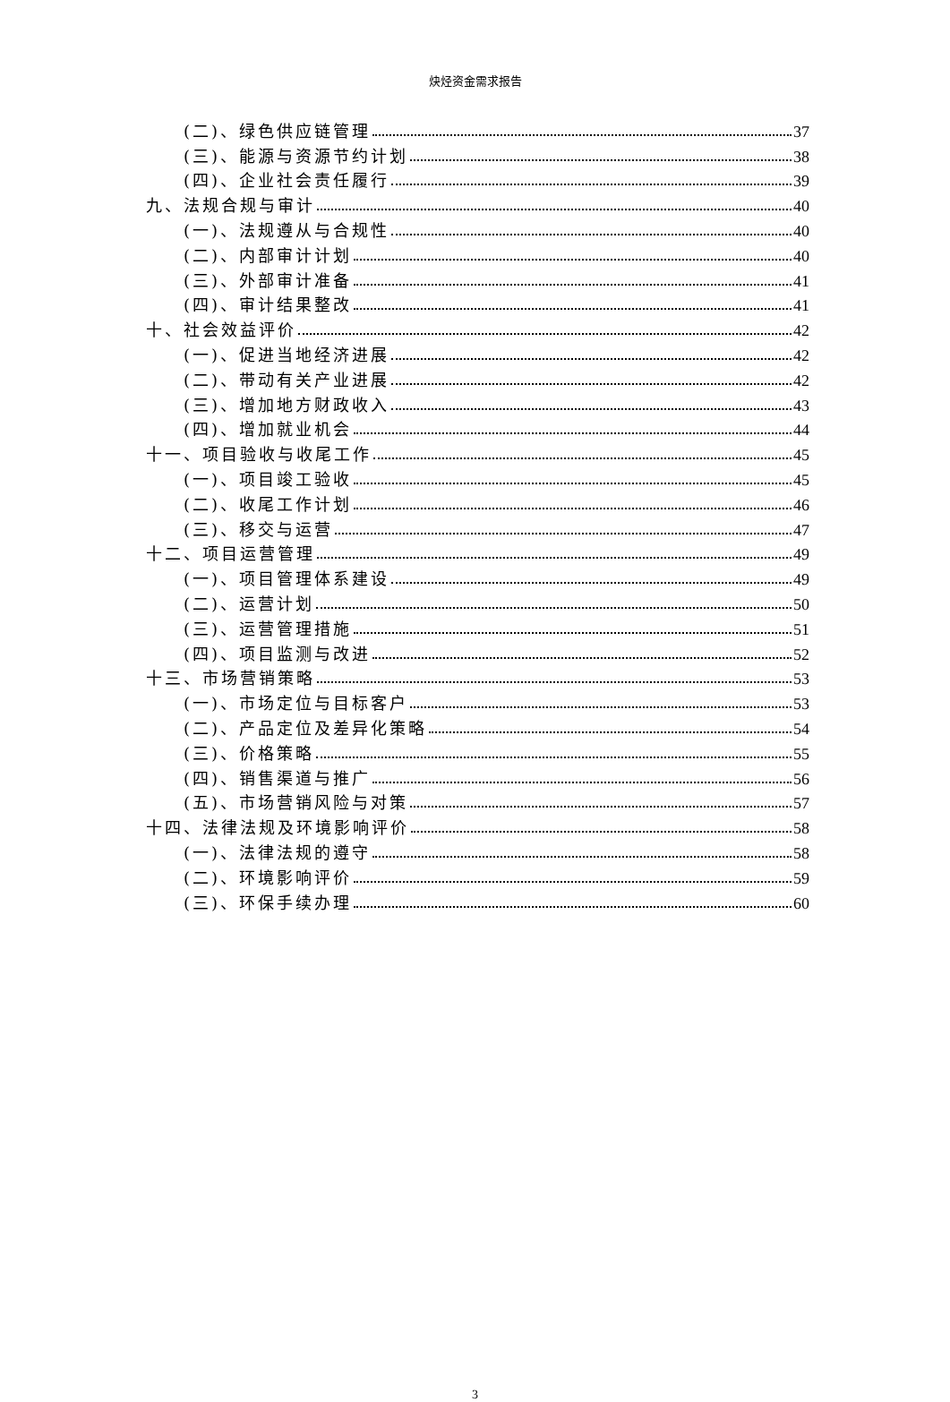炔烃资金需求报告
(二)、绿色供应链管理 37
(三)、能源与资源节约计划 38
(四)、企业社会责任履行 39
九、法规合规与审计 40
(一)、法规遵从与合规性 40
(二)、内部审计计划 40
(三)、外部审计准备 41
(四)、审计结果整改 41
十、社会效益评价 42
(一)、促进当地经济进展 42
(二)、带动有关产业进展 42
(三)、增加地方财政收入 43
(四)、增加就业机会 44
十一、项目验收与收尾工作 45
(一)、项目竣工验收 45
(二)、收尾工作计划 46
(三)、移交与运营 47
十二、项目运营管理 49
(一)、项目管理体系建设 49
(二)、运营计划 50
(三)、运营管理措施 51
(四)、项目监测与改进 52
十三、市场营销策略 53
(一)、市场定位与目标客户 53
(二)、产品定位及差异化策略 54
(三)、价格策略 55
(四)、销售渠道与推广 56
(五)、市场营销风险与对策 57
十四、法律法规及环境影响评价 58
(一)、法律法规的遵守 58
(二)、环境影响评价 59
(三)、环保手续办理 60
3